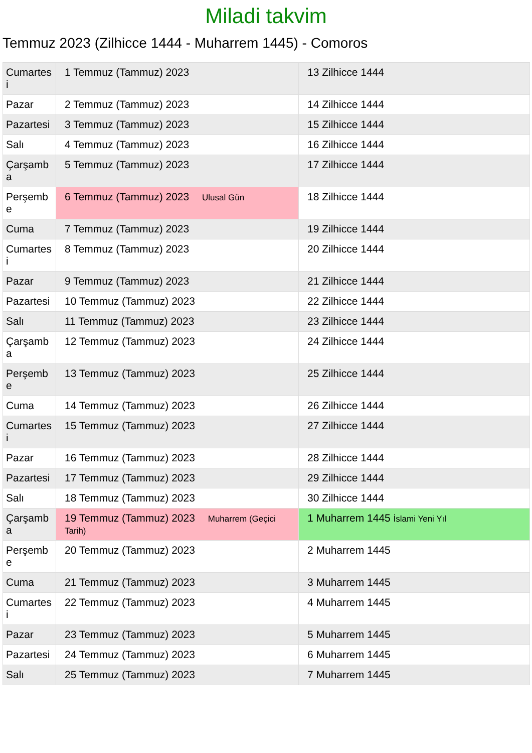Miladi takvim
Temmuz 2023 (Zilhicce 1444 - Muharrem 1445) - Comoros
| Cumartesi | 1 Temmuz (Tammuz) 2023 | 13 Zilhicce 1444 |
| Pazar | 2 Temmuz (Tammuz) 2023 | 14 Zilhicce 1444 |
| Pazartesi | 3 Temmuz (Tammuz) 2023 | 15 Zilhicce 1444 |
| Salı | 4 Temmuz (Tammuz) 2023 | 16 Zilhicce 1444 |
| Çarşamba | 5 Temmuz (Tammuz) 2023 | 17 Zilhicce 1444 |
| Perşembe | 6 Temmuz (Tammuz) 2023 Ulusal Gün | 18 Zilhicce 1444 |
| Cuma | 7 Temmuz (Tammuz) 2023 | 19 Zilhicce 1444 |
| Cumartesi | 8 Temmuz (Tammuz) 2023 | 20 Zilhicce 1444 |
| Pazar | 9 Temmuz (Tammuz) 2023 | 21 Zilhicce 1444 |
| Pazartesi | 10 Temmuz (Tammuz) 2023 | 22 Zilhicce 1444 |
| Salı | 11 Temmuz (Tammuz) 2023 | 23 Zilhicce 1444 |
| Çarşamba | 12 Temmuz (Tammuz) 2023 | 24 Zilhicce 1444 |
| Perşembe | 13 Temmuz (Tammuz) 2023 | 25 Zilhicce 1444 |
| Cuma | 14 Temmuz (Tammuz) 2023 | 26 Zilhicce 1444 |
| Cumartesi | 15 Temmuz (Tammuz) 2023 | 27 Zilhicce 1444 |
| Pazar | 16 Temmuz (Tammuz) 2023 | 28 Zilhicce 1444 |
| Pazartesi | 17 Temmuz (Tammuz) 2023 | 29 Zilhicce 1444 |
| Salı | 18 Temmuz (Tammuz) 2023 | 30 Zilhicce 1444 |
| Çarşamba | 19 Temmuz (Tammuz) 2023 Muharrem (Geçici Tarih) | 1 Muharrem 1445 İslami Yeni Yıl |
| Perşembe | 20 Temmuz (Tammuz) 2023 | 2 Muharrem 1445 |
| Cuma | 21 Temmuz (Tammuz) 2023 | 3 Muharrem 1445 |
| Cumartesi | 22 Temmuz (Tammuz) 2023 | 4 Muharrem 1445 |
| Pazar | 23 Temmuz (Tammuz) 2023 | 5 Muharrem 1445 |
| Pazartesi | 24 Temmuz (Tammuz) 2023 | 6 Muharrem 1445 |
| Salı | 25 Temmuz (Tammuz) 2023 | 7 Muharrem 1445 |